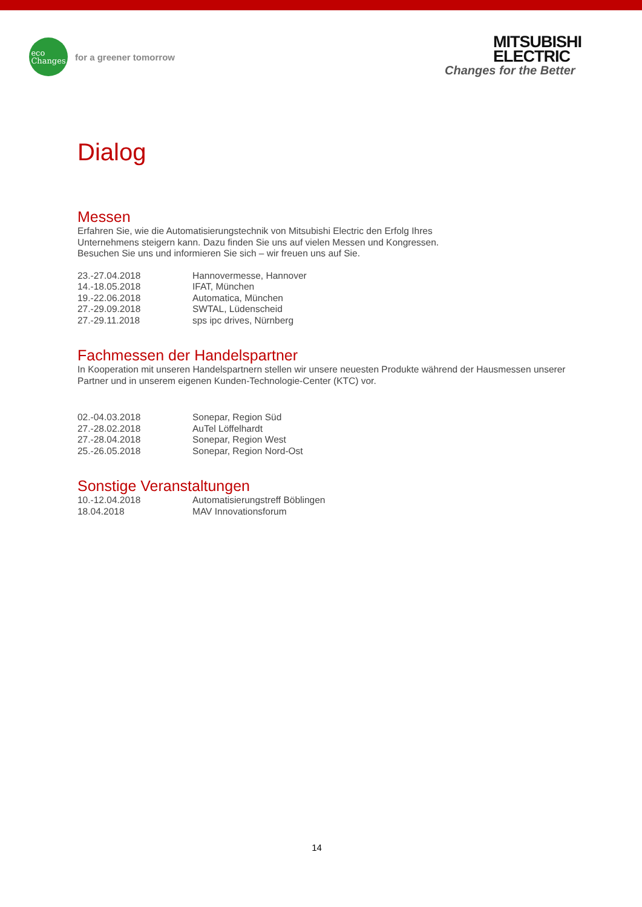eco
Changes
for a greener tomorrow
MITSUBISHI
ELECTRIC
Changes for the Better
Dialog
Messen
Erfahren Sie, wie die Automatisierungstechnik von Mitsubishi Electric den Erfolg Ihres
Unternehmens steigern kann. Dazu finden Sie uns auf vielen Messen und Kongressen.
Besuchen Sie uns und informieren Sie sich – wir freuen uns auf Sie.
| 23.-27.04.2018 | Hannovermesse, Hannover |
| 14.-18.05.2018 | IFAT, München |
| 19.-22.06.2018 | Automatica, München |
| 27.-29.09.2018 | SWTAL, Lüdenscheid |
| 27.-29.11.2018 | sps ipc drives, Nürnberg |
Fachmessen der Handelspartner
In Kooperation mit unseren Handelspartnern stellen wir unsere neuesten Produkte während der Hausmessen unserer Partner und in unserem eigenen Kunden-Technologie-Center (KTC) vor.
| 02.-04.03.2018 | Sonepar, Region Süd |
| 27.-28.02.2018 | AuTel Löffelhardt |
| 27.-28.04.2018 | Sonepar, Region West |
| 25.-26.05.2018 | Sonepar, Region Nord-Ost |
Sonstige Veranstaltungen
| 10.-12.04.2018 | Automatisierungstreff Böblingen |
| 18.04.2018 | MAV Innovationsforum |
14